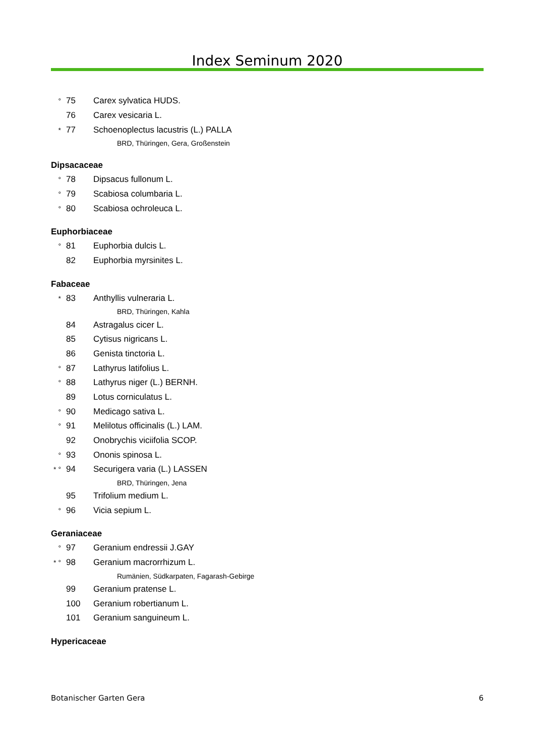Index Seminum 2020
° 75 Carex sylvatica HUDS.
76 Carex vesicaria L.
* 77 Schoenoplectus lacustris (L.) PALLA
BRD, Thüringen, Gera, Großenstein
Dipsacaceae
° 78 Dipsacus fullonum L.
° 79 Scabiosa columbaria L.
° 80 Scabiosa ochroleuca L.
Euphorbiaceae
° 81 Euphorbia dulcis L.
82 Euphorbia myrsinites L.
Fabaceae
* 83 Anthyllis vulneraria L.
BRD, Thüringen, Kahla
84 Astragalus cicer L.
85 Cytisus nigricans L.
86 Genista tinctoria L.
° 87 Lathyrus latifolius L.
° 88 Lathyrus niger (L.) BERNH.
89 Lotus corniculatus L.
° 90 Medicago sativa L.
° 91 Melilotus officinalis (L.) LAM.
92 Onobrychis viciifolia SCOP.
° 93 Ononis spinosa L.
* ° 94 Securigera varia (L.) LASSEN
BRD, Thüringen, Jena
95 Trifolium medium L.
° 96 Vicia sepium L.
Geraniaceae
° 97 Geranium endressii J.GAY
* ° 98 Geranium macrorrhizum L.
Rumänien, Südkarpaten, Fagarash-Gebirge
99 Geranium pratense L.
100 Geranium robertianum L.
101 Geranium sanguineum L.
Hypericaceae
Botanischer Garten Gera 6